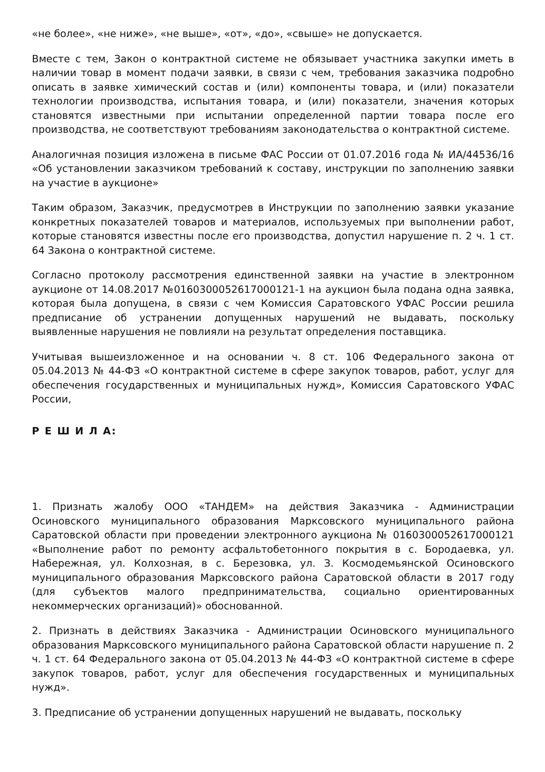«не более», «не ниже», «не выше», «от», «до», «свыше» не допускается.
Вместе с тем, Закон о контрактной системе не обязывает участника закупки иметь в наличии товар в момент подачи заявки, в связи с чем, требования заказчика подробно описать в заявке химический состав и (или) компоненты товара, и (или) показатели технологии производства, испытания товара, и (или) показатели, значения которых становятся известными при испытании определенной партии товара после его производства, не соответствуют требованиям законодательства о контрактной системе.
Аналогичная позиция изложена в письме ФАС России от 01.07.2016 года № ИА/44536/16 «Об установлении заказчиком требований к составу, инструкции по заполнению заявки на участие в аукционе»
Таким образом, Заказчик, предусмотрев в Инструкции по заполнению заявки указание конкретных показателей товаров и материалов, используемых при выполнении работ, которые становятся известны после его производства, допустил нарушение п. 2 ч. 1 ст. 64 Закона о контрактной системе.
Согласно протоколу рассмотрения единственной заявки на участие в электронном аукционе от 14.08.2017 №0160300052617000121-1 на аукцион была подана одна заявка, которая была допущена, в связи с чем Комиссия Саратовского УФАС России решила предписание об устранении допущенных нарушений не выдавать, поскольку выявленные нарушения не повлияли на результат определения поставщика.
Учитывая вышеизложенное и на основании ч. 8 ст. 106 Федерального закона от 05.04.2013 № 44-ФЗ «О контрактной системе в сфере закупок товаров, работ, услуг для обеспечения государственных и муниципальных нужд», Комиссия Саратовского УФАС России,
Р Е Ш И Л А:
1. Признать жалобу ООО «ТАНДЕМ» на действия Заказчика - Администрации Осиновского муниципального образования Марксовского муниципального района Саратовской области при проведении электронного аукциона № 0160300052617000121 «Выполнение работ по ремонту асфальтобетонного покрытия в с. Бородаевка, ул. Набережная, ул. Колхозная, в с. Березовка, ул. З. Космодемьянской Осиновского муниципального образования Марксовского района Саратовской области в 2017 году (для субъектов малого предпринимательства, социально ориентированных некоммерческих организаций)» обоснованной.
2. Признать в действиях Заказчика - Администрации Осиновского муниципального образования Марксовского муниципального района Саратовской области нарушение п. 2 ч. 1 ст. 64 Федерального закона от 05.04.2013 № 44-ФЗ «О контрактной системе в сфере закупок товаров, работ, услуг для обеспечения государственных и муниципальных нужд».
3. Предписание об устранении допущенных нарушений не выдавать, поскольку